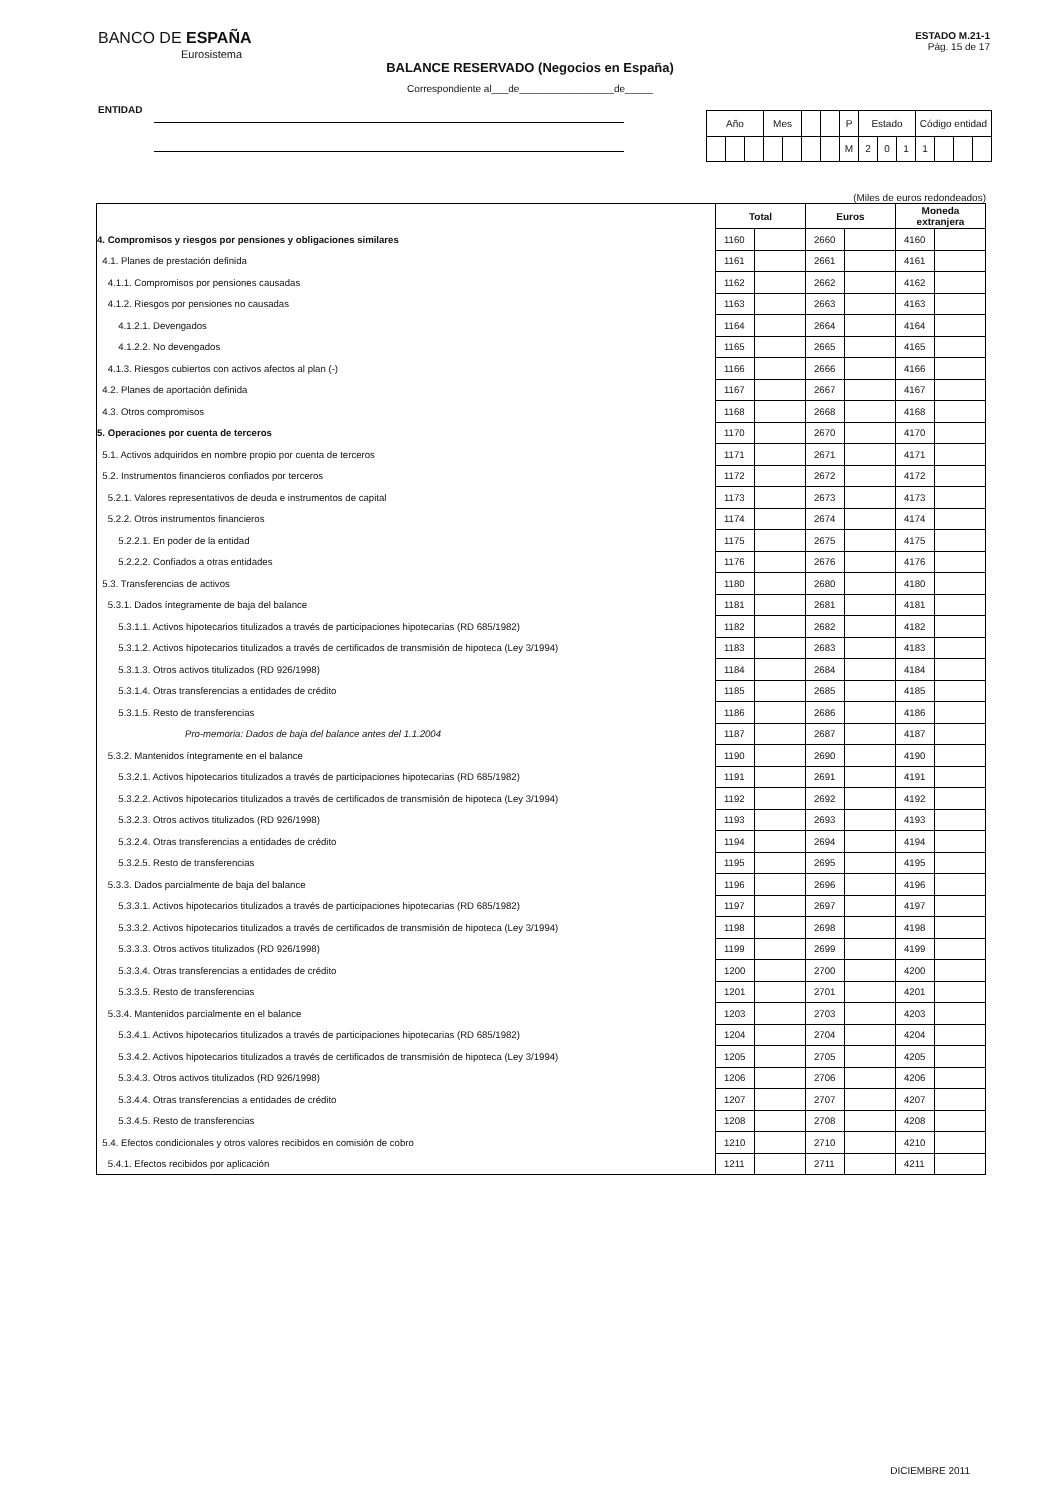BANCO DE ESPAÑA
Eurosistema
ESTADO M.21-1
Pág. 15 de 17
BALANCE RESERVADO (Negocios en España)
Correspondiente al___de_________________de_____
ENTIDAD
| Año | | | Mes | | | | P | Estado | | | Código entidad | | | |
| | | | | | | | M | 2 | 0 | 1 | 1 | | | |
(Miles de euros redondeados)
| | Total | | Euros | | Moneda extranjera | |
| --- | --- | --- | --- | --- | --- | --- |
| 4. Compromisos y riesgos por pensiones y obligaciones similares | 1160 | | 2660 | | 4160 | |
| 4.1. Planes de prestación definida | 1161 | | 2661 | | 4161 | |
| 4.1.1. Compromisos por pensiones causadas | 1162 | | 2662 | | 4162 | |
| 4.1.2. Riesgos por pensiones no causadas | 1163 | | 2663 | | 4163 | |
| 4.1.2.1. Devengados | 1164 | | 2664 | | 4164 | |
| 4.1.2.2. No devengados | 1165 | | 2665 | | 4165 | |
| 4.1.3. Riesgos cubiertos con activos afectos al plan (-) | 1166 | | 2666 | | 4166 | |
| 4.2. Planes de aportación definida | 1167 | | 2667 | | 4167 | |
| 4.3. Otros compromisos | 1168 | | 2668 | | 4168 | |
| 5. Operaciones por cuenta de terceros | 1170 | | 2670 | | 4170 | |
| 5.1. Activos adquiridos en nombre propio por cuenta de terceros | 1171 | | 2671 | | 4171 | |
| 5.2. Instrumentos financieros confiados por terceros | 1172 | | 2672 | | 4172 | |
| 5.2.1. Valores representativos de deuda e instrumentos de capital | 1173 | | 2673 | | 4173 | |
| 5.2.2. Otros instrumentos financieros | 1174 | | 2674 | | 4174 | |
| 5.2.2.1. En poder de la entidad | 1175 | | 2675 | | 4175 | |
| 5.2.2.2. Confiados a otras entidades | 1176 | | 2676 | | 4176 | |
| 5.3. Transferencias de activos | 1180 | | 2680 | | 4180 | |
| 5.3.1. Dados íntegramente de baja del balance | 1181 | | 2681 | | 4181 | |
| 5.3.1.1. Activos hipotecarios titulizados a través de participaciones hipotecarias (RD 685/1982) | 1182 | | 2682 | | 4182 | |
| 5.3.1.2. Activos hipotecarios titulizados a través de certificados de transmisión de hipoteca (Ley 3/1994) | 1183 | | 2683 | | 4183 | |
| 5.3.1.3. Otros activos titulizados (RD 926/1998) | 1184 | | 2684 | | 4184 | |
| 5.3.1.4. Otras transferencias a entidades de crédito | 1185 | | 2685 | | 4185 | |
| 5.3.1.5. Resto de transferencias | 1186 | | 2686 | | 4186 | |
| Pro-memoria: Dados de baja del balance antes del 1.1.2004 | 1187 | | 2687 | | 4187 | |
| 5.3.2. Mantenidos íntegramente en el balance | 1190 | | 2690 | | 4190 | |
| 5.3.2.1. Activos hipotecarios titulizados a través de participaciones hipotecarias (RD 685/1982) | 1191 | | 2691 | | 4191 | |
| 5.3.2.2. Activos hipotecarios titulizados a través de certificados de transmisión de hipoteca (Ley 3/1994) | 1192 | | 2692 | | 4192 | |
| 5.3.2.3. Otros activos titulizados (RD 926/1998) | 1193 | | 2693 | | 4193 | |
| 5.3.2.4. Otras transferencias a entidades de crédito | 1194 | | 2694 | | 4194 | |
| 5.3.2.5. Resto de transferencias | 1195 | | 2695 | | 4195 | |
| 5.3.3. Dados parcialmente de baja del balance | 1196 | | 2696 | | 4196 | |
| 5.3.3.1. Activos hipotecarios titulizados a través de participaciones hipotecarias (RD 685/1982) | 1197 | | 2697 | | 4197 | |
| 5.3.3.2. Activos hipotecarios titulizados a través de certificados de transmisión de hipoteca (Ley 3/1994) | 1198 | | 2698 | | 4198 | |
| 5.3.3.3. Otros activos titulizados (RD 926/1998) | 1199 | | 2699 | | 4199 | |
| 5.3.3.4. Otras transferencias a entidades de crédito | 1200 | | 2700 | | 4200 | |
| 5.3.3.5. Resto de transferencias | 1201 | | 2701 | | 4201 | |
| 5.3.4. Mantenidos parcialmente en el balance | 1203 | | 2703 | | 4203 | |
| 5.3.4.1. Activos hipotecarios titulizados a través de participaciones hipotecarias (RD 685/1982) | 1204 | | 2704 | | 4204 | |
| 5.3.4.2. Activos hipotecarios titulizados a través de certificados de transmisión de hipoteca (Ley 3/1994) | 1205 | | 2705 | | 4205 | |
| 5.3.4.3. Otros activos titulizados (RD 926/1998) | 1206 | | 2706 | | 4206 | |
| 5.3.4.4. Otras transferencias a entidades de crédito | 1207 | | 2707 | | 4207 | |
| 5.3.4.5. Resto de transferencias | 1208 | | 2708 | | 4208 | |
| 5.4. Efectos condicionales y otros valores recibidos en comisión de cobro | 1210 | | 2710 | | 4210 | |
| 5.4.1. Efectos recibidos por aplicación | 1211 | | 2711 | | 4211 | |
DICIEMBRE 2011